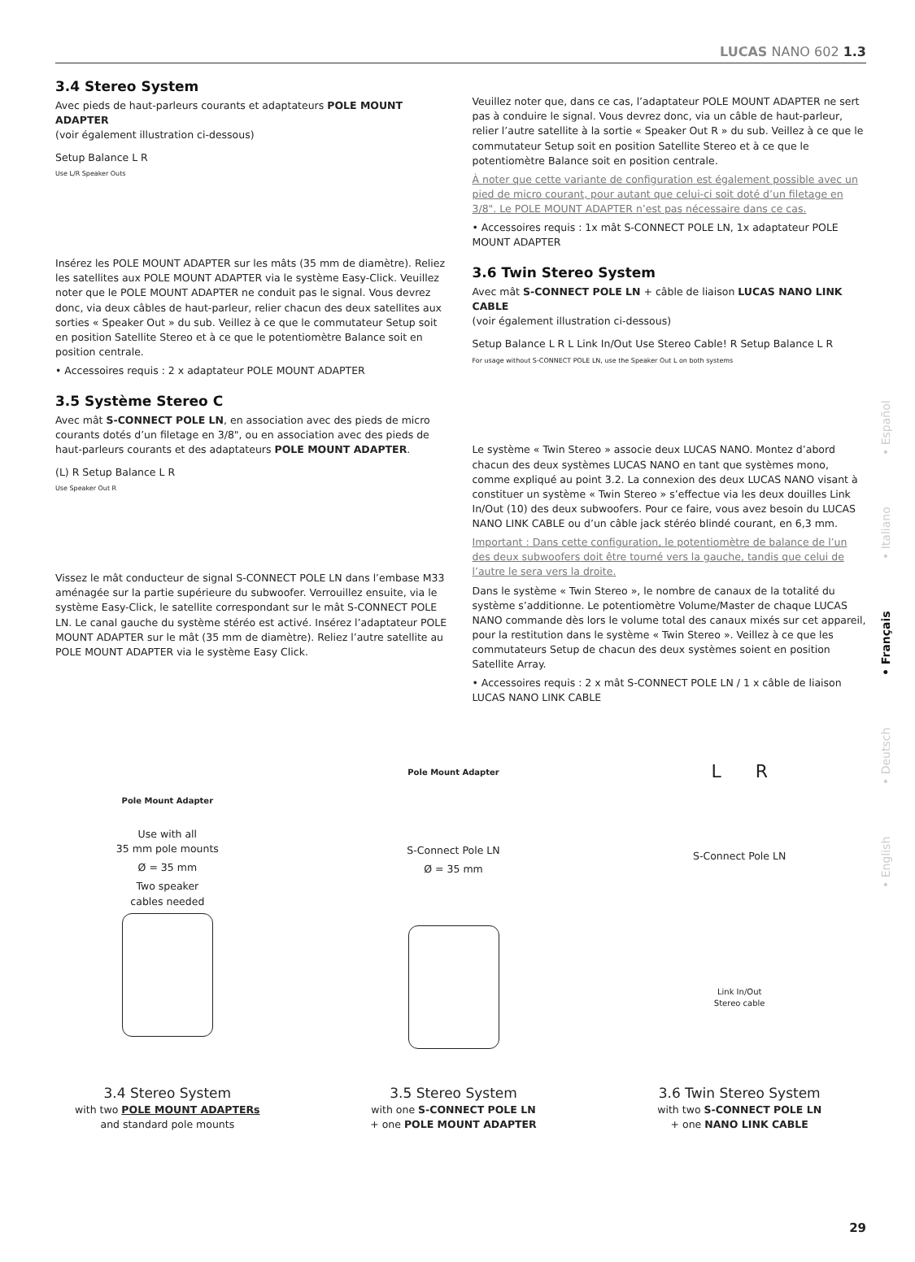LUCAS NANO 602 1.3
3.4 Stereo System
Avec pieds de haut-parleurs courants et adaptateurs POLE MOUNT ADAPTER
(voir également illustration ci-dessous)
Setup Balance L R
Use L/R Speaker Outs
Insérez les POLE MOUNT ADAPTER sur les mâts (35 mm de diamètre). Reliez les satellites aux POLE MOUNT ADAPTER via le système Easy-Click. Veuillez noter que le POLE MOUNT ADAPTER ne conduit pas le signal. Vous devrez donc, via deux câbles de haut-parleur, relier chacun des deux satellites aux sorties « Speaker Out » du sub. Veillez à ce que le commutateur Setup soit en position Satellite Stereo et à ce que le potentiomètre Balance soit en position centrale.
• Accessoires requis : 2 x adaptateur POLE MOUNT ADAPTER
3.5 Système Stereo C
Avec mât S-CONNECT POLE LN, en association avec des pieds de micro courants dotés d’un filetage en 3/8", ou en association avec des pieds de haut-parleurs courants et des adaptateurs POLE MOUNT ADAPTER.
(L) R Setup Balance L R
Use Speaker Out R
Vissez le mât conducteur de signal S-CONNECT POLE LN dans l’embase M33 aménagée sur la partie supérieure du subwoofer. Verrouillez ensuite, via le système Easy-Click, le satellite correspondant sur le mât S-CONNECT POLE LN. Le canal gauche du système stéréo est activé. Insérez l’adaptateur POLE MOUNT ADAPTER sur le mât (35 mm de diamètre). Reliez l’autre satellite au POLE MOUNT ADAPTER via le système Easy Click.
Veuillez noter que, dans ce cas, l’adaptateur POLE MOUNT ADAPTER ne sert pas à conduire le signal. Vous devrez donc, via un câble de haut-parleur, relier l’autre satellite à la sortie « Speaker Out R » du sub. Veillez à ce que le commutateur Setup soit en position Satellite Stereo et à ce que le potentiomètre Balance soit en position centrale.
À noter que cette variante de configuration est également possible avec un pied de micro courant, pour autant que celui-ci soit doté d’un filetage en 3/8". Le POLE MOUNT ADAPTER n’est pas nécessaire dans ce cas.
• Accessoires requis : 1x mât S-CONNECT POLE LN, 1x adaptateur POLE MOUNT ADAPTER
3.6 Twin Stereo System
Avec mât S-CONNECT POLE LN + câble de liaison LUCAS NANO LINK CABLE
(voir également illustration ci-dessous)
Setup Balance L R L Link In/Out Use Stereo Cable! R Setup Balance L R
For usage without S-CONNECT POLE LN, use the Speaker Out L on both systems
Le système « Twin Stereo » associe deux LUCAS NANO. Montez d’abord chacun des deux systèmes LUCAS NANO en tant que systèmes mono, comme expliqué au point 3.2. La connexion des deux LUCAS NANO visant à constituer un système « Twin Stereo » s’effectue via les deux douilles Link In/Out (10) des deux subwoofers. Pour ce faire, vous avez besoin du LUCAS NANO LINK CABLE ou d’un câble jack stéréo blindé courant, en 6,3 mm.
Important : Dans cette configuration, le potentiomètre de balance de l’un des deux subwoofers doit être tourné vers la gauche, tandis que celui de l’autre le sera vers la droite.
Dans le système « Twin Stereo », le nombre de canaux de la totalité du système s’additionne. Le potentiomètre Volume/Master de chaque LUCAS NANO commande dès lors le volume total des canaux mixés sur cet appareil, pour la restitution dans le système « Twin Stereo ». Veillez à ce que les commutateurs Setup de chacun des deux systèmes soient en position Satellite Array.
• Accessoires requis : 2 x mât S-CONNECT POLE LN / 1 x câble de liaison LUCAS NANO LINK CABLE
Pole Mount Adapter
Use with all
35 mm pole mounts
Ø = 35 mm
Two speaker
cables needed
3.4 Stereo System
with two POLE MOUNT ADAPTERs
and standard pole mounts
Pole Mount Adapter
S-Connect Pole LN
Ø = 35 mm
3.5 Stereo System
with one S-CONNECT POLE LN
+ one POLE MOUNT ADAPTER
L R
S-Connect Pole LN
Link In/Out
Stereo cable
3.6 Twin Stereo System
with two S-CONNECT POLE LN
+ one NANO LINK CABLE
• English • Deutsch • Français • Italiano • Español
29